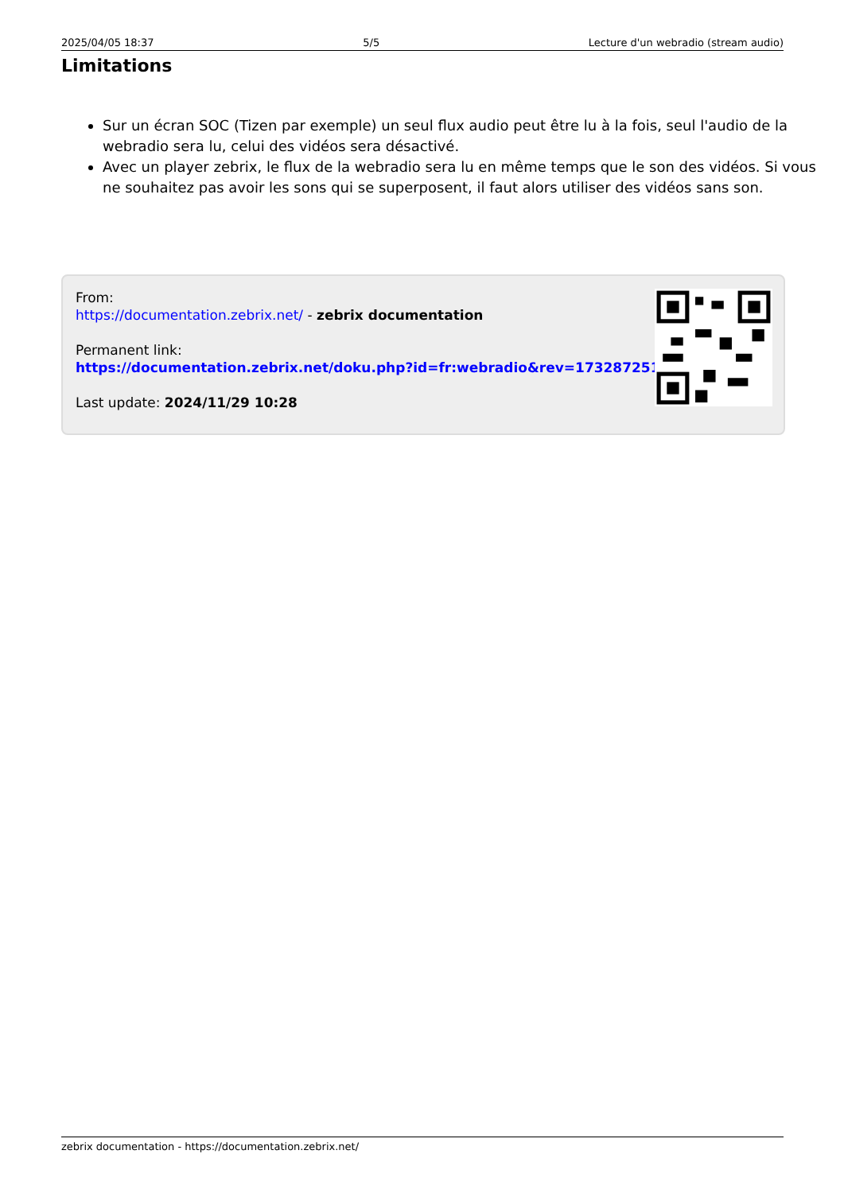2025/04/05 18:37 5/5 Lecture d'un webradio (stream audio)
Limitations
Sur un écran SOC (Tizen par exemple) un seul flux audio peut être lu à la fois, seul l'audio de la webradio sera lu, celui des vidéos sera désactivé.
Avec un player zebrix, le flux de la webradio sera lu en même temps que le son des vidéos. Si vous ne souhaitez pas avoir les sons qui se superposent, il faut alors utiliser des vidéos sans son.
From:
https://documentation.zebrix.net/ - zebrix documentation
Permanent link:
https://documentation.zebrix.net/doku.php?id=fr:webradio&rev=1732872514
Last update: 2024/11/29 10:28
zebrix documentation - https://documentation.zebrix.net/